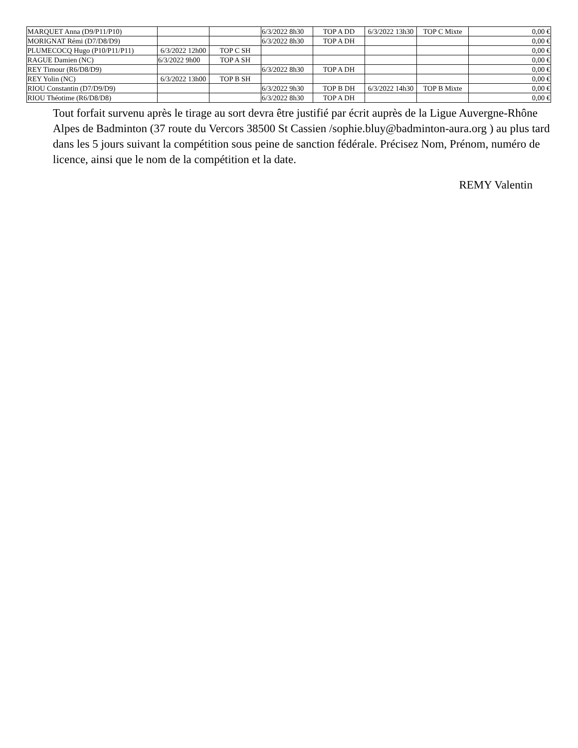| MARQUET Anna (D9/P11/P10) | | | 6/3/2022 8h30 | TOP A DD | 6/3/2022 13h30 | TOP C Mixte | 0,00 € |
| MORIGNAT Rémi (D7/D8/D9) | | | 6/3/2022 8h30 | TOP A DH | | | 0,00 € |
| PLUMECOCQ Hugo (P10/P11/P11) | 6/3/2022 12h00 | TOP C SH | | | | | 0,00 € |
| RAGUE Damien (NC) | 6/3/2022 9h00 | TOP A SH | | | | | 0,00 € |
| REY Timour (R6/D8/D9) | | | 6/3/2022 8h30 | TOP A DH | | | 0,00 € |
| REY Yolin (NC) | 6/3/2022 13h00 | TOP B SH | | | | | 0,00 € |
| RIOU Constantin (D7/D9/D9) | | | 6/3/2022 9h30 | TOP B DH | 6/3/2022 14h30 | TOP B Mixte | 0,00 € |
| RIOU Théotime (R6/D8/D8) | | | 6/3/2022 8h30 | TOP A DH | | | 0,00 € |
Tout forfait survenu après le tirage au sort devra être justifié par écrit auprès de la Ligue Auvergne-Rhône Alpes de Badminton (37 route du Vercors 38500 St Cassien /sophie.bluy@badminton-aura.org ) au plus tard dans les 5 jours suivant la compétition sous peine de sanction fédérale. Précisez Nom, Prénom, numéro de licence, ainsi que le nom de la compétition et la date.
REMY Valentin